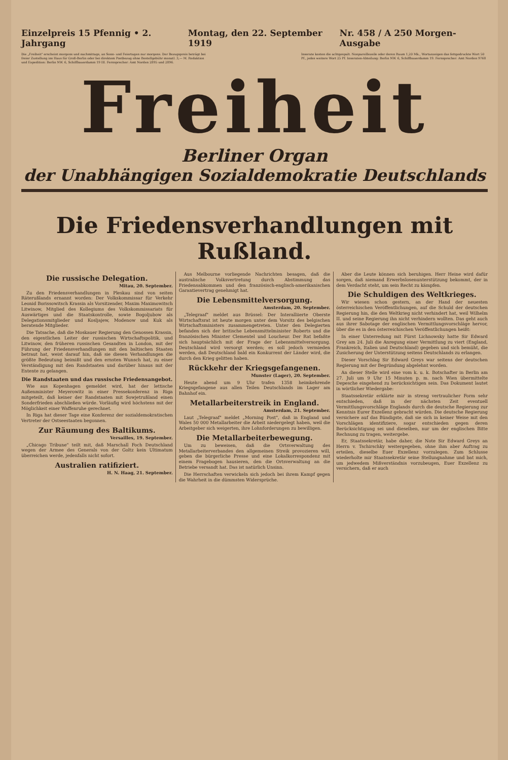Einzelpreis 15 Pfennig • 2. Jahrgang Montag, den 22. September 1919 Nr. 458 / A 250 Morgen-Ausgabe
Die „Freiheit" erscheint morgens und nachmittags, an Sonn- und Feiertagen nur morgens. Der Bezugspreis beträgt bei freier Zustellung ins Haus für Groß-Berlin oder bei direktem Postbezug ohne Bestellgebühr monatl. 3,— M. Redaktion und Expedition: Berlin NW. 6, Schiffbauerdamm 19 III. Fernsprecher: Amt Norden 2895 und 2896.
Inserate kosten die achtgespalt. Nonpareillezeile oder deren Raum 1,20 Mk., Wortanzeigen das fettgedruckte Wort 50 Pf., jedes weitere Wort 25 Pf. Inseraten-Abteilung: Berlin NW. 6, Schiffbauerdamm 19. Fernsprecher: Amt Norden 9768
Freiheit
Berliner Organ
der Unabhängigen Sozialdemokratie Deutschlands
Die Friedensverhandlungen mit Rußland.
Die russische Delegation.
Mitau, 20. September.
Zu den Friedensverhandlungen in Pleskau sind von seiten Räterußlands ernannt worden: Der Volkskommissar für Verkehr Leonid Borissowitsch Krassin als Vorsitzender, Maxim Maximowitsch Litwinow, Mitglied des Kollegiums des Volkskommissariats für Auswärtiges und die Staatskontrolle, sowie Bogoljubow als Delegationsmitglieder und Kosljajew, Modenow und Kuk als beratende Mitglieder.
Die Tatsache, daß die Moskauer Regierung den Genossen Krassin, den eigentlichen Leiter der russischen Wirtschaftspolitik, und Litwinow, den früheren russischen Gesandten in London, mit der Führung der Friedensverhandlungen mit den baltischen Staaten betraut hat, weist darauf hin, daß sie diesen Verhandlungen die größte Bedeutung beimißt und den ernsten Wunsch hat, zu einer Verständigung mit den Randstaaten und darüber hinaus mit der Entente zu gelangen.
Die Randstaaten und das russische Friedensangebot.
Wie aus Kopenhagen gemeldet wird, hat der lettische Außenminister Meyerowitz in einer Pressekonferenz in Riga mitgeteilt, daß keiner der Randstaaten mit Sowjetrußland einen Sonderfrieden abschließen würde. Vorläufig wird höchstens mit der Möglichkeit einer Waffenruhe gerechnet.
In Riga hat dieser Tage eine Konferenz der sozialdemokratischen Vertreter der Ostseestaaten begonnen.
Zur Räumung des Baltikums.
Versailles, 19. September.
„Chicago Tribune" teilt mit, daß Marschall Foch Deutschland wegen der Armee des Generals von der Goltz kein Ultimatum überreichen werde, jedenfalls nicht sofort.
Australien ratifiziert.
H. N. Haag, 21. September.
Aus Melbourne vorliegende Nachrichten besagen, daß die australische Volksvertretung durch Abstimmung das Friedensabkommen und den französisch-englisch-amerikanischen Garantievertrag genehmigt hat.
Die Lebensmittelversorgung.
Amsterdam, 20. September.
„Telegraaf" meldet aus Brüssel: Der Interalliierte Oberste Wirtschaftsrat ist heute morgen unter dem Vorsitz des belgischen Wirtschaftsministers zusammengetreten. Unter den Delegierten befanden sich der britische Lebensmittelminister Roberts und die französischen Minister Clementel und Loucheur. Der Rat befaßte sich hauptsächlich mit der Frage der Lebensmittelversorgung. Deutschland wird versorgt werden; es soll jedoch vermieden werden, daß Deutschland bald ein Konkurrent der Länder wird, die durch den Krieg gelitten haben.
Rückkehr der Kriegsgefangenen.
Munster (Lager), 20. September.
Heute abend um 9 Uhr trafen 1358 heimkehrende Kriegsgefangene aus allen Teilen Deutschlands im Lager am Bahnhof ein.
Metallarbeiterstreik in England.
Amsterdam, 21. September.
Laut „Telegraaf" meldet „Morning Post", daß in England und Wales 50 000 Metallarbeiter die Arbeit niedergelegt haben, weil die Arbeitgeber sich weigerten, ihre Lohnforderungen zu bewilligen.
Die Metallarbeiterbewegung.
Um zu beweisen, daß die Ortsverwaltung des Metallarbeiterverbandes den allgemeinen Streik provozieren will, geben die bürgerliche Presse und eine Lokalkorrespondenz mit einem Fragebogen hausieren, den die Ortsverwaltung an die Betriebe versandt hat. Das ist natürlich Unsinn.
Die Herrschaften verwickeln sich jedoch bei ihrem Kampf gegen die Wahrheit in die dümmsten Widersprüche.
Aber die Leute können sich beruhigen. Herr Heine wird dafür sorgen, daß niemand Erwerbslosenunterstützung bekommt, der in dem Verdacht steht, um sein Recht zu kämpfen.
Die Schuldigen des Weltkrieges.
Wir wiesen schon gestern, an der Hand der neuesten österreichischen Veröffentlichungen, auf die Schuld der deutschen Regierung hin, die den Weltkrieg nicht verhindert hat, weil Wilhelm II. und seine Regierung ihn nicht verhindern wollten. Das geht auch aus ihrer Sabotage der englischen Vermittlungsvorschläge hervor, über die es in den österreichischen Veröffentlichungen heißt:
In einer Unterredung mit Fürst Lichnowsky hatte Sir Edward Grey am 24. Juli die Anregung einer Vermittlung zu viert (England, Frankreich, Italien und Deutschland) gegeben und sich bemüht, die Zusicherung der Unterstützung seitens Deutschlands zu erlangen.
Dieser Vorschlag Sir Edward Greys war seitens der deutschen Regierung mit der Begründung abgelehnt worden.
An dieser Stelle wird eine vom k. u. k. Botschafter in Berlin am 27. Juli um 9 Uhr 15 Minuten p. m. nach Wien übermittelte Depesche eingehend zu berücksichtigen sein. Das Dokument lautet in wörtlicher Wiedergabe:
Staatssekretär erklärte mir in streng vertraulicher Form sehr entschieden, daß in der nächsten Zeit eventuell Vermittlungsvorschläge Englands durch die deutsche Regierung zur Kenntnis Eurer Exzellenz gebracht würden. Die deutsche Regierung versichere auf das Bündigste, daß sie sich in keiner Weise mit den Vorschlägen identifiziere, sogar entschieden gegen deren Berücksichtigung sei und dieselben, nur um der englischen Bitte Rechnung zu tragen, weitergebe.
Er, Staatssekretär, habe daher, die Note Sir Edward Greys an Herrn v. Tschirschky weitergegeben, ohne ihm aber Auftrag zu erteilen, dieselbe Euer Exzellenz vorzulegen. Zum Schlusse wiederholte mir Staatssekretär seine Stellungnahme und bat mich, um jedwedem Mißverständnis vorzubeugen, Euer Exzellenz zu versichern, daß er auch